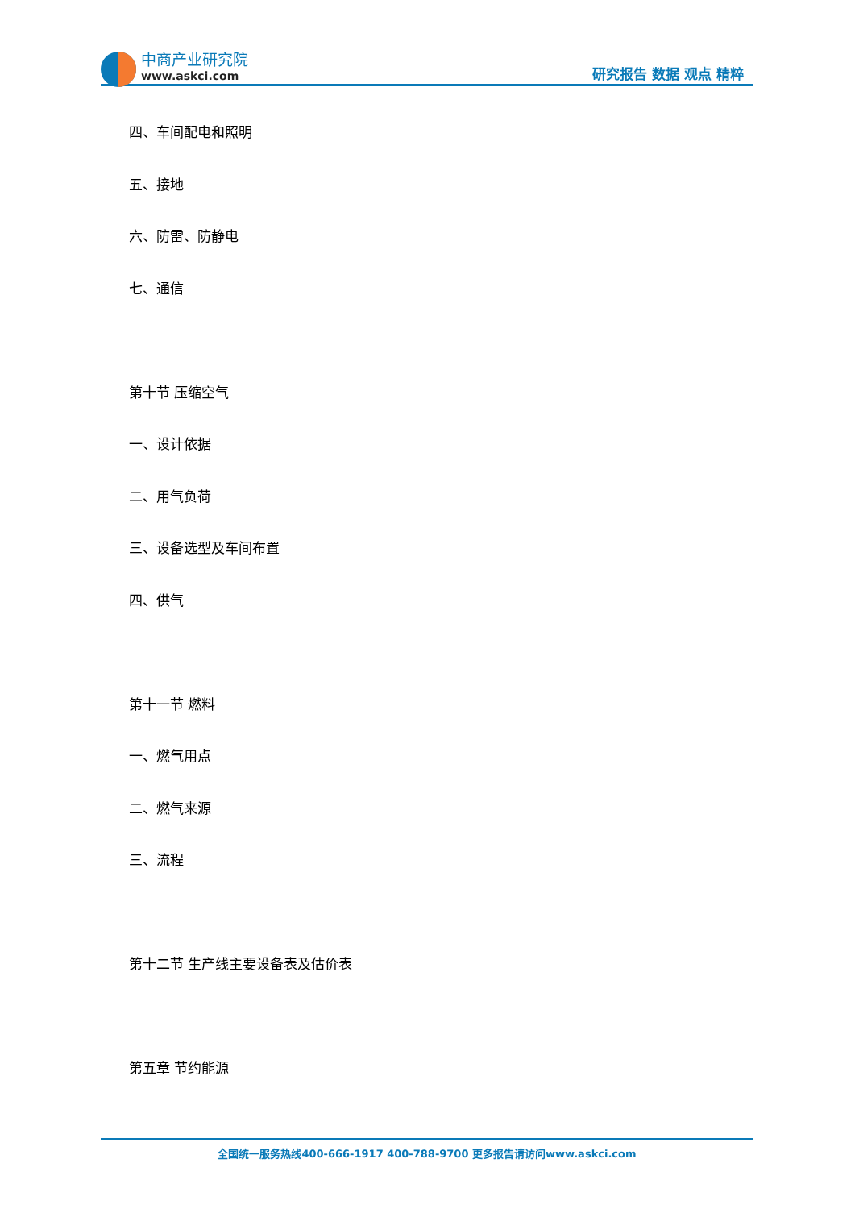中商产业研究院
www.askci.com
研究报告 数据 观点 精粹
四、车间配电和照明
五、接地
六、防雷、防静电
七、通信
第十节 压缩空气
一、设计依据
二、用气负荷
三、设备选型及车间布置
四、供气
第十一节 燃料
一、燃气用点
二、燃气来源
三、流程
第十二节 生产线主要设备表及估价表
第五章 节约能源
全国统一服务热线400-666-1917 400-788-9700 更多报告请访问www.askci.com